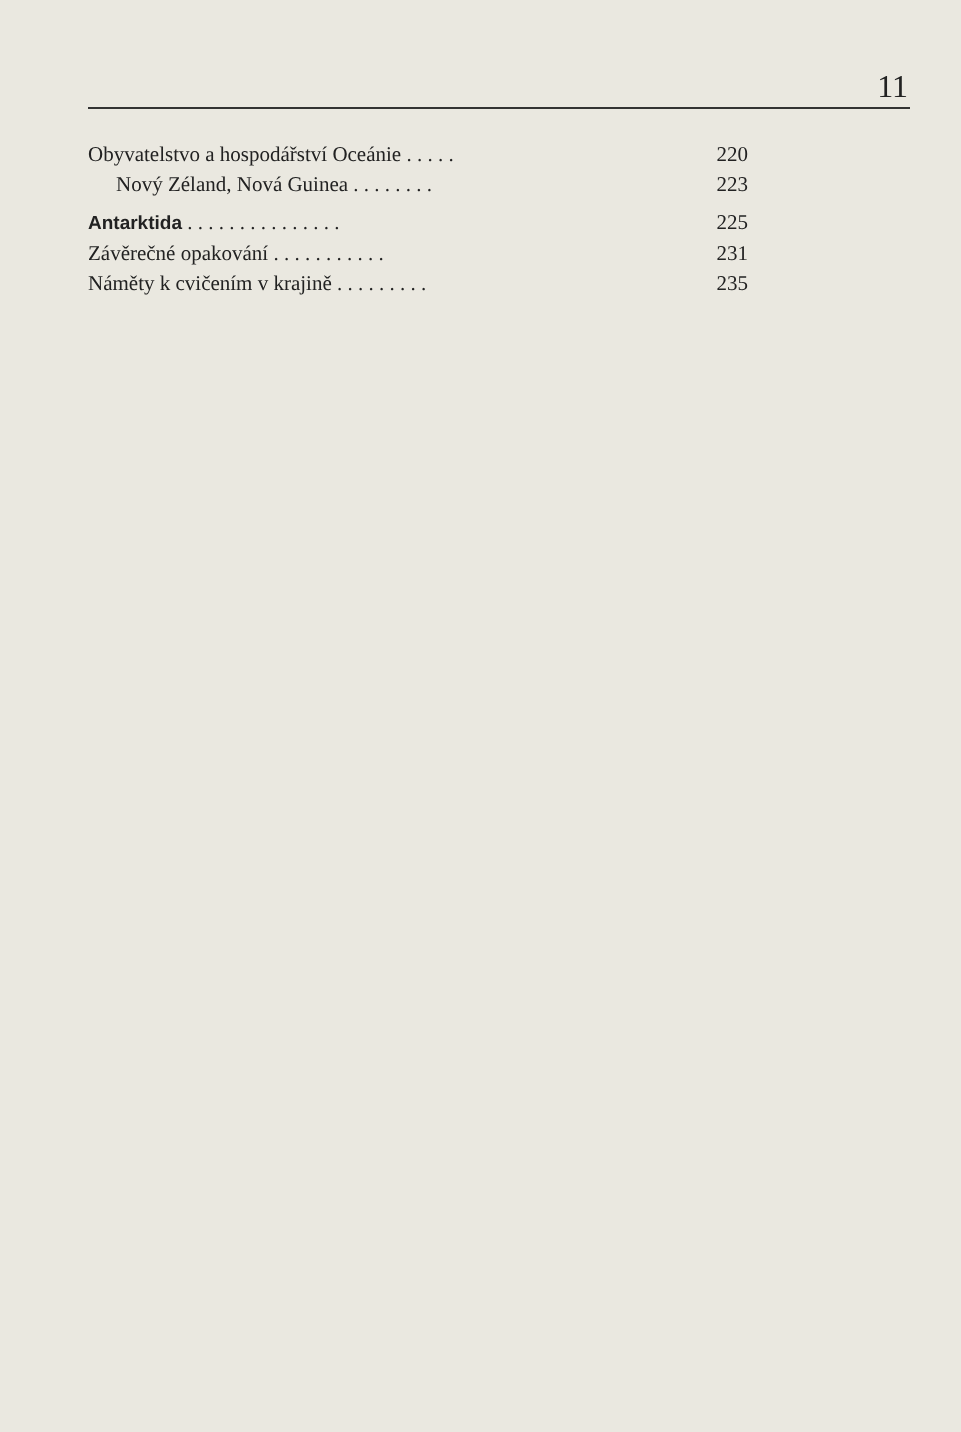11
Obyvatelstvo a hospodářství Oceánie . . . . . 220
Nový Zéland, Nová Guinea . . . . . . . . 223
Antarktida . . . . . . . . . . . . . . . 225
Závěrečné opakování . . . . . . . . . . . 231
Náměty k cvičením v krajině . . . . . . . . . 235